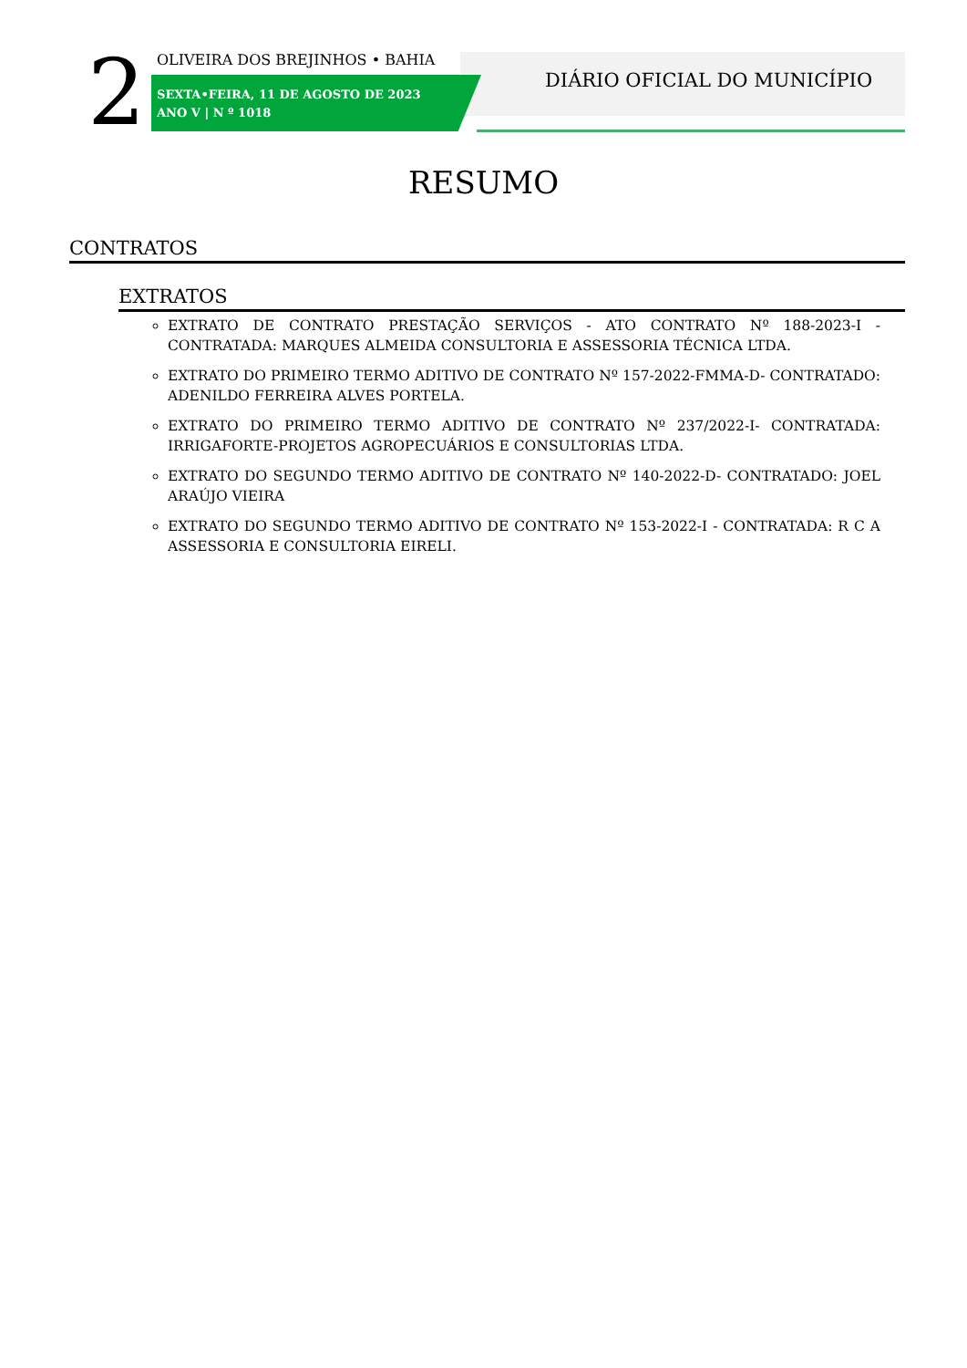2 OLIVEIRA DOS BREJINHOS • BAHIA
SEXTA•FEIRA, 11 DE AGOSTO DE 2023
ANO V | N º 1018
DIÁRIO OFICIAL DO MUNICÍPIO
RESUMO
CONTRATOS
EXTRATOS
EXTRATO DE CONTRATO PRESTAÇÃO SERVIÇOS - ATO CONTRATO Nº 188-2023-I - CONTRATADA: MARQUES ALMEIDA CONSULTORIA E ASSESSORIA TÉCNICA LTDA.
EXTRATO DO PRIMEIRO TERMO ADITIVO DE CONTRATO Nº 157-2022-FMMA-D- CONTRATADO: ADENILDO FERREIRA ALVES PORTELA.
EXTRATO DO PRIMEIRO TERMO ADITIVO DE CONTRATO Nº 237/2022-I- CONTRATADA: IRRIGAFORTE-PROJETOS AGROPECUÁRIOS E CONSULTORIAS LTDA.
EXTRATO DO SEGUNDO TERMO ADITIVO DE CONTRATO Nº 140-2022-D- CONTRATADO: JOEL ARAÚJO VIEIRA
EXTRATO DO SEGUNDO TERMO ADITIVO DE CONTRATO Nº 153-2022-I - CONTRATADA: R C A ASSESSORIA E CONSULTORIA EIRELI.